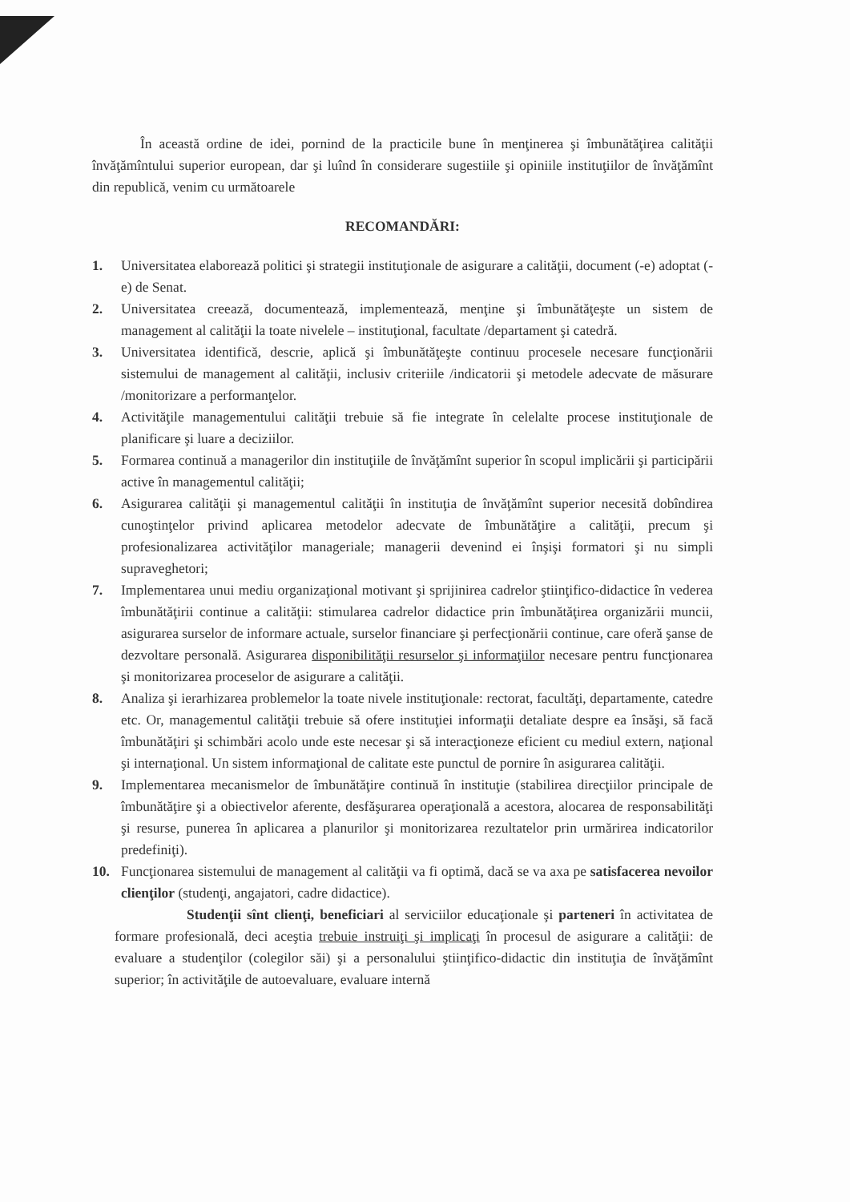În această ordine de idei, pornind de la practicile bune în menţinerea şi îmbunătăţirea calităţii învăţămîntului superior european, dar şi luînd în considerare sugestiile şi opiniile instituţiilor de învăţămînt din republică, venim cu următoarele
RECOMANDĂRI:
1. Universitatea elaborează politici şi strategii instituţionale de asigurare a calităţii, document (-e) adoptat (-e) de Senat.
2. Universitatea creează, documentează, implementează, menţine şi îmbunătăţeşte un sistem de management al calităţii la toate nivelele – instituţional, facultate /departament şi catedră.
3. Universitatea identifică, descrie, aplică şi îmbunătăţeşte continuu procesele necesare funcţionării sistemului de management al calităţii, inclusiv criteriile /indicatorii şi metodele adecvate de măsurare /monitorizare a performanţelor.
4. Activităţile managementului calităţii trebuie să fie integrate în celelalte procese instituţionale de planificare şi luare a deciziilor.
5. Formarea continuă a managerilor din instituţiile de învăţămînt superior în scopul implicării şi participării active în managementul calităţii;
6. Asigurarea calităţii şi managementul calităţii în instituţia de învăţămînt superior necesită dobîndirea cunoştinţelor privind aplicarea metodelor adecvate de îmbunătăţire a calităţii, precum şi profesionalizarea activităţilor manageriale; managerii devenind ei înşişi formatori şi nu simpli supraveghetori;
7. Implementarea unui mediu organizaţional motivant şi sprijinirea cadrelor ştiinţifico-didactice în vederea îmbunătăţirii continue a calităţii: stimularea cadrelor didactice prin îmbunătăţirea organizării muncii, asigurarea surselor de informare actuale, surselor financiare şi perfecţionării continue, care oferă şanse de dezvoltare personală. Asigurarea disponibilităţii resurselor şi informaţiilor necesare pentru funcţionarea şi monitorizarea proceselor de asigurare a calităţii.
8. Analiza şi ierarhizarea problemelor la toate nivele instituţionale: rectorat, facultăţi, departamente, catedre etc. Or, managementul calităţii trebuie să ofere instituţiei informaţii detaliate despre ea însăşi, să facă îmbunătăţiri şi schimbări acolo unde este necesar şi să interacţioneze eficient cu mediul extern, naţional şi internaţional. Un sistem informaţional de calitate este punctul de pornire în asigurarea calităţii.
9. Implementarea mecanismelor de îmbunătăţire continuă în instituţie (stabilirea direcţiilor principale de îmbunătăţire şi a obiectivelor aferente, desfăşurarea operaţională a acestora, alocarea de responsabilităţi şi resurse, punerea în aplicarea a planurilor şi monitorizarea rezultatelor prin urmărirea indicatorilor predefiniţi).
10. Funcţionarea sistemului de management al calităţii va fi optimă, dacă se va axa pe satisfacerea nevoilor clienţilor (studenţi, angajatori, cadre didactice).
Studenţii sînt clienţi, beneficiari al serviciilor educaţionale şi parteneri în activitatea de formare profesională, deci aceştia trebuie instruiţi şi implicaţi în procesul de asigurare a calităţii: de evaluare a studenţilor (colegilor săi) şi a personalului ştiinţifico-didactic din instituţia de învăţămînt superior; în activităţile de autoevaluare, evaluare internă